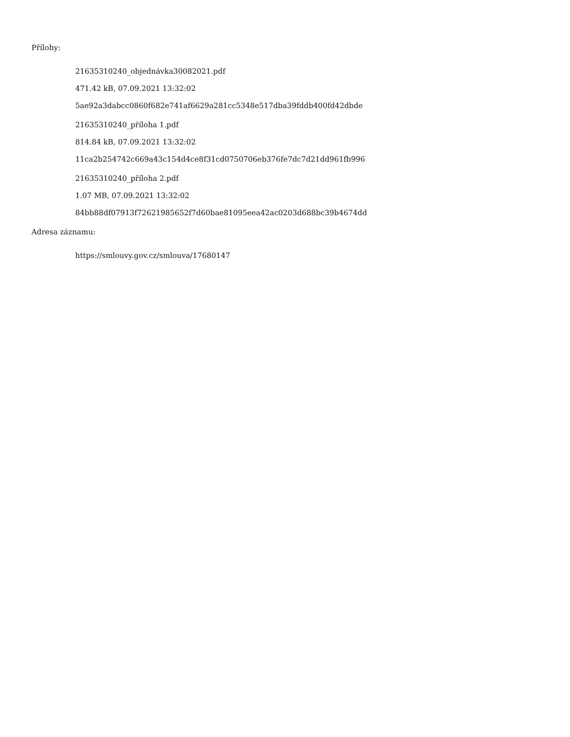Přílohy:
21635310240_objednávka30082021.pdf
471.42 kB, 07.09.2021 13:32:02
5ae92a3dabcc0860f682e741af6629a281cc5348e517dba39fddb400fd42dbde
21635310240_příloha 1.pdf
814.84 kB, 07.09.2021 13:32:02
11ca2b254742c669a43c154d4ce8f31cd0750706eb376fe7dc7d21dd961fb996
21635310240_příloha 2.pdf
1.07 MB, 07.09.2021 13:32:02
84bb88df07913f72621985652f7d60bae81095eea42ac0203d688bc39b4674dd
Adresa záznamu:
https://smlouvy.gov.cz/smlouva/17680147